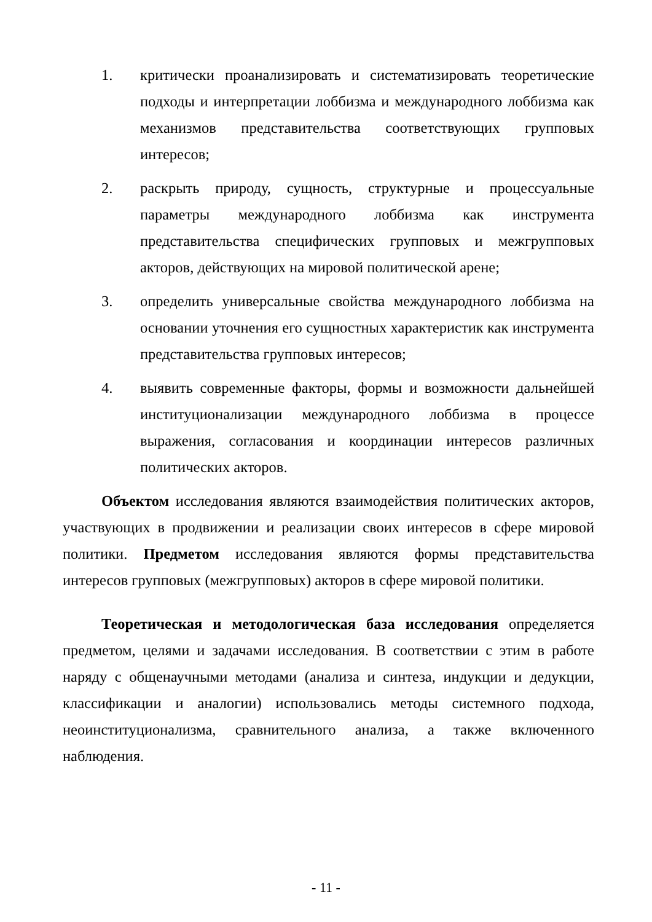1. критически проанализировать и систематизировать теоретические подходы и интерпретации лоббизма и международного лоббизма как механизмов представительства соответствующих групповых интересов;
2. раскрыть природу, сущность, структурные и процессуальные параметры международного лоббизма как инструмента представительства специфических групповых и межгрупповых акторов, действующих на мировой политической арене;
3. определить универсальные свойства международного лоббизма на основании уточнения его сущностных характеристик как инструмента представительства групповых интересов;
4. выявить современные факторы, формы и возможности дальнейшей институционализации международного лоббизма в процессе выражения, согласования и координации интересов различных политических акторов.
Объектом исследования являются взаимодействия политических акторов, участвующих в продвижении и реализации своих интересов в сфере мировой политики. Предметом исследования являются формы представительства интересов групповых (межгрупповых) акторов в сфере мировой политики.
Теоретическая и методологическая база исследования определяется предметом, целями и задачами исследования. В соответствии с этим в работе наряду с общенаучными методами (анализа и синтеза, индукции и дедукции, классификации и аналогии) использовались методы системного подхода, неоинституционализма, сравнительного анализа, а также включенного наблюдения.
- 11 -